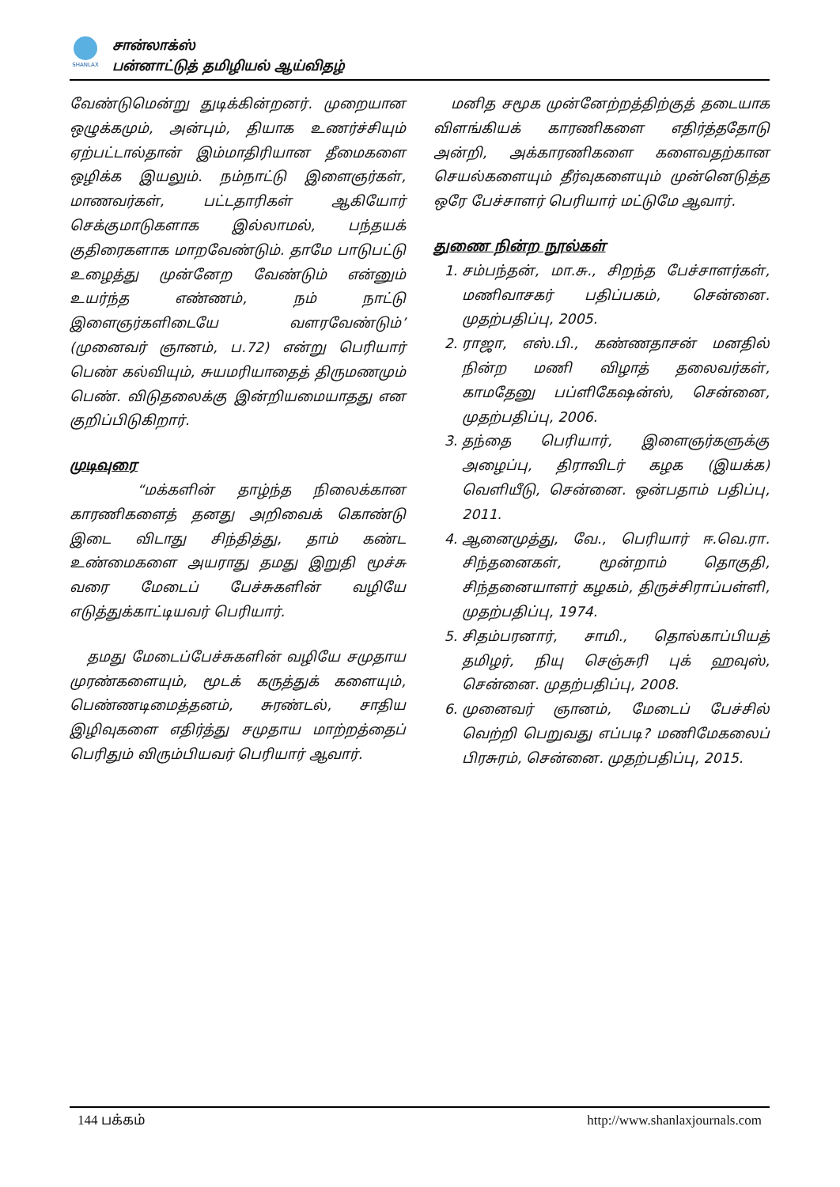SHANLAX
சான்லாக்ஸ்
பன்னாட்டுத் தமிழியல் ஆய்விதழ்
வேண்டுமென்று துடிக்கின்றனர். முறையான ஒழுக்கமும், அன்பும், தியாக உணர்ச்சியும் ஏற்பட்டால்தான் இம்மாதிரியான தீமைகளை ஒழிக்க இயலும். நம்நாட்டு இளைஞர்கள், மாணவர்கள், பட்டதாரிகள் ஆகியோர் செக்குமாடுகளாக இல்லாமல், பந்தயக் குதிரைகளாக மாறவேண்டும். தாமே பாடுபட்டு உழைத்து முன்னேற வேண்டும் என்னும் உயர்ந்த எண்ணம், நம் நாட்டு இளைஞர்களிடையே வளரவேண்டும்’ (முனைவர் ஞானம், ப.72) என்று பெரியார் பெண் கல்வியும், சுயமரியாதைத் திருமணமும் பெண். விடுதலைக்கு இன்றியமையாதது என குறிப்பிடுகிறார்.
முடிவுரை
“மக்களின் தாழ்ந்த நிலைக்கான காரணிகளைத் தனது அறிவைக் கொண்டு இடை விடாது சிந்தித்து, தாம் கண்ட உண்மைகளை அயராது தமது இறுதி மூச்சு வரை மேடைப் பேச்சுகளின் வழியே எடுத்துக்காட்டியவர் பெரியார்.
தமது மேடைப்பேச்சுகளின் வழியே சமுதாய முரண்களையும், மூடக் கருத்துக் களையும், பெண்ணடிமைத்தனம், சுரண்டல், சாதிய இழிவுகளை எதிர்த்து சமுதாய மாற்றத்தைப் பெரிதும் விரும்பியவர் பெரியார் ஆவார்.
மனித சமூக முன்னேற்றத்திற்குத் தடையாக விளங்கியக் காரணிகளை எதிர்த்ததோடு அன்றி, அக்காரணிகளை களைவதற்கான செயல்களையும் தீர்வுகளையும் முன்னெடுத்த ஒரே பேச்சாளர் பெரியார் மட்டுமே ஆவார்.
துணை நின்ற நூல்கள்
1. சம்பந்தன், மா.சு., சிறந்த பேச்சாளர்கள், மணிவாசகர் பதிப்பகம், சென்னை. முதற்பதிப்பு, 2005.
2. ராஜா, எஸ்.பி., கண்ணதாசன் மனதில் நின்ற மணி விழாத் தலைவர்கள், காமதேனு பப்ளிகேஷன்ஸ், சென்னை, முதற்பதிப்பு, 2006.
3. தந்தை பெரியார், இளைஞர்களுக்கு அழைப்பு, திராவிடர் கழக (இயக்க) வெளியீடு, சென்னை. ஒன்பதாம் பதிப்பு, 2011.
4. ஆனைமுத்து, வே., பெரியார் ஈ.வெ.ரா. சிந்தனைகள், மூன்றாம் தொகுதி, சிந்தனையாளர் கழகம், திருச்சிராப்பள்ளி, முதற்பதிப்பு, 1974.
5. சிதம்பரனார், சாமி., தொல்காப்பியத் தமிழர், நியு செஞ்சுரி புக் ஹவுஸ், சென்னை. முதற்பதிப்பு, 2008.
6. முனைவர் ஞானம், மேடைப் பேச்சில் வெற்றி பெறுவது எப்படி? மணிமேகலைப் பிரசுரம், சென்னை. முதற்பதிப்பு, 2015.
144 பக்கம் http://www.shanlaxjournals.com